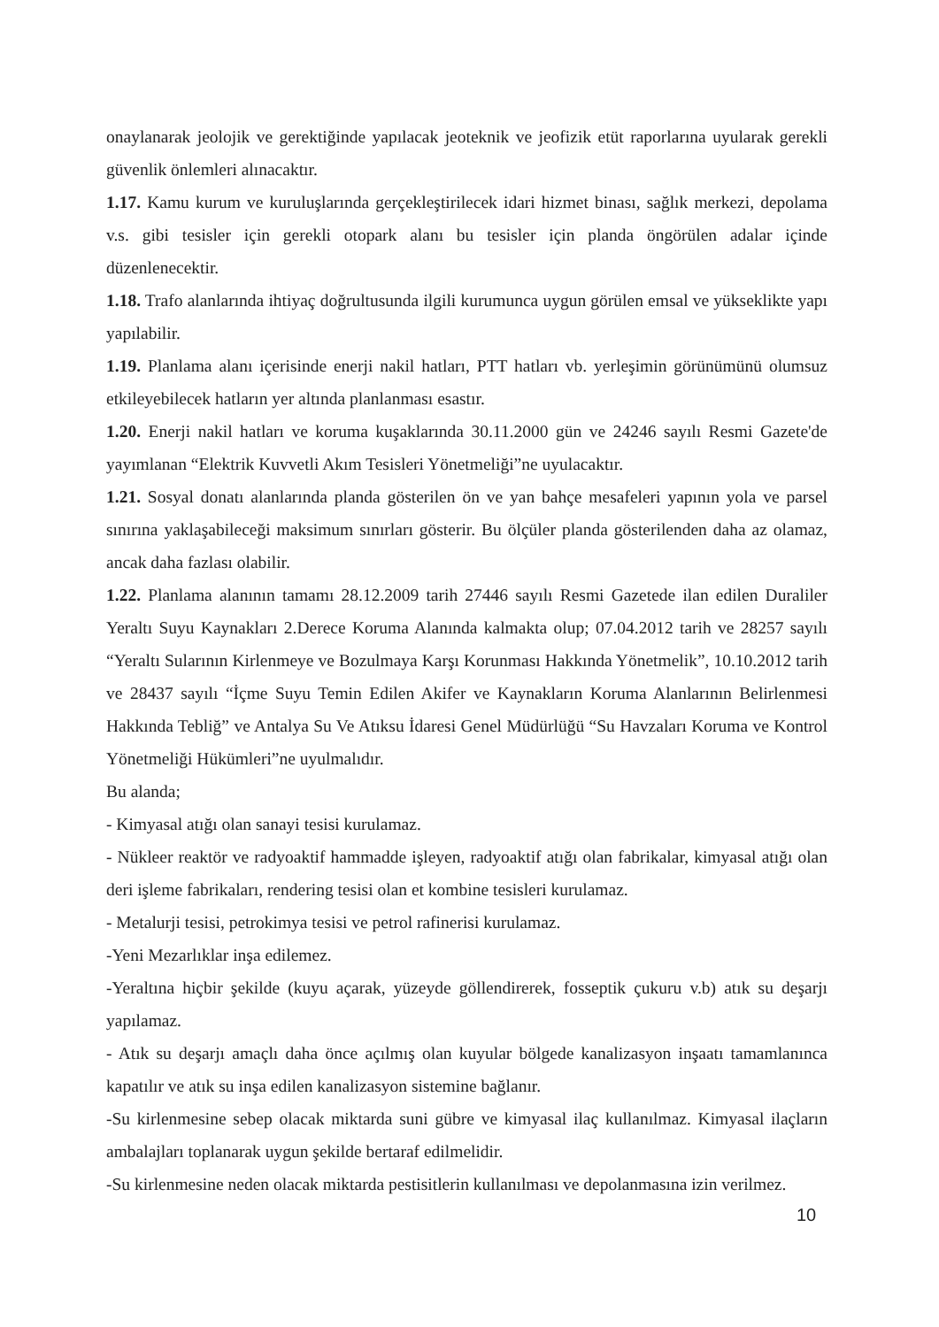onaylanarak jeolojik ve gerektiğinde yapılacak jeoteknik ve jeofizik etüt raporlarına uyularak gerekli güvenlik önlemleri alınacaktır.
1.17. Kamu kurum ve kuruluşlarında gerçekleştirilecek idari hizmet binası, sağlık merkezi, depolama v.s. gibi tesisler için gerekli otopark alanı bu tesisler için planda öngörülen adalar içinde düzenlenecektir.
1.18. Trafo alanlarında ihtiyaç doğrultusunda ilgili kurumunca uygun görülen emsal ve yükseklikte yapı yapılabilir.
1.19. Planlama alanı içerisinde enerji nakil hatları, PTT hatları vb. yerleşimin görünümünü olumsuz etkileyebilecek hatların yer altında planlanması esastır.
1.20. Enerji nakil hatları ve koruma kuşaklarında 30.11.2000 gün ve 24246 sayılı Resmi Gazete'de yayımlanan “Elektrik Kuvvetli Akım Tesisleri Yönetmeliği”ne uyulacaktır.
1.21. Sosyal donatı alanlarında planda gösterilen ön ve yan bahçe mesafeleri yapının yola ve parsel sınırına yaklaşabileceği maksimum sınırları gösterir. Bu ölçüler planda gösterilenden daha az olamaz, ancak daha fazlası olabilir.
1.22. Planlama alanının tamamı 28.12.2009 tarih 27446 sayılı Resmi Gazetede ilan edilen Duraliler Yeraltı Suyu Kaynakları 2.Derece Koruma Alanında kalmakta olup; 07.04.2012 tarih ve 28257 sayılı “Yeraltı Sularının Kirlenmeye ve Bozulmaya Karşı Korunması Hakkında Yönetmelik”, 10.10.2012 tarih ve 28437 sayılı “İçme Suyu Temin Edilen Akifer ve Kaynakların Koruma Alanlarının Belirlenmesi Hakkında Tebliğ” ve Antalya Su Ve Atıksu İdaresi Genel Müdürlüğü “Su Havzaları Koruma ve Kontrol Yönetmeliği Hükümleri”ne uyulmalıdır.
Bu alanda;
- Kimyasal atığı olan sanayi tesisi kurulamaz.
- Nükleer reaktör ve radyoaktif hammadde işleyen, radyoaktif atığı olan fabrikalar, kimyasal atığı olan deri işleme fabrikaları, rendering tesisi olan et kombine tesisleri kurulamaz.
- Metalurji tesisi, petrokimya tesisi ve petrol rafinerisi kurulamaz.
-Yeni Mezarlıklar inşa edilemez.
-Yeraltına hiçbir şekilde (kuyu açarak, yüzeyde göllendirerek, fosseptik çukuru v.b) atık su deşarjı yapılamaz.
- Atık su deşarjı amaçlı daha önce açılmış olan kuyular bölgede kanalizasyon inşaatı tamamlanınca kapatılır ve atık su inşa edilen kanalizasyon sistemine bağlanır.
-Su kirlenmesine sebep olacak miktarda suni gübre ve kimyasal ilaç kullanılmaz. Kimyasal ilaçların ambalajları toplanarak uygun şekilde bertaraf edilmelidir.
-Su kirlenmesine neden olacak miktarda pestisitlerin kullanılması ve depolanmasına izin verilmez.
10